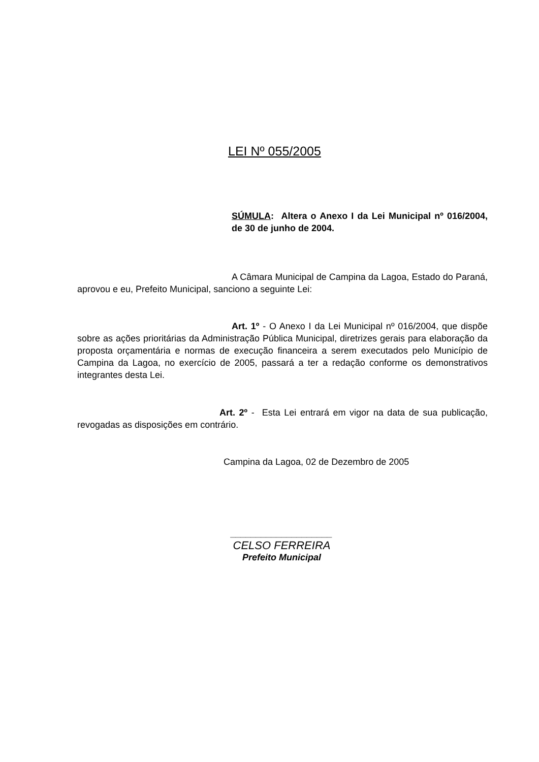LEI Nº 055/2005
SÚMULA: Altera o Anexo I da Lei Municipal nº 016/2004, de 30 de junho de 2004.
A Câmara Municipal de Campina da Lagoa, Estado do Paraná, aprovou e eu, Prefeito Municipal, sanciono a seguinte Lei:
Art. 1º - O Anexo I da Lei Municipal nº 016/2004, que dispõe sobre as ações prioritárias da Administração Pública Municipal, diretrizes gerais para elaboração da proposta orçamentária e normas de execução financeira a serem executados pelo Município de Campina da Lagoa, no exercício de 2005, passará a ter a redação conforme os demonstrativos integrantes desta Lei.
Art. 2º - Esta Lei entrará em vigor na data de sua publicação, revogadas as disposições em contrário.
Campina da Lagoa, 02 de Dezembro de 2005
____________________
CELSO FERREIRA
Prefeito Municipal